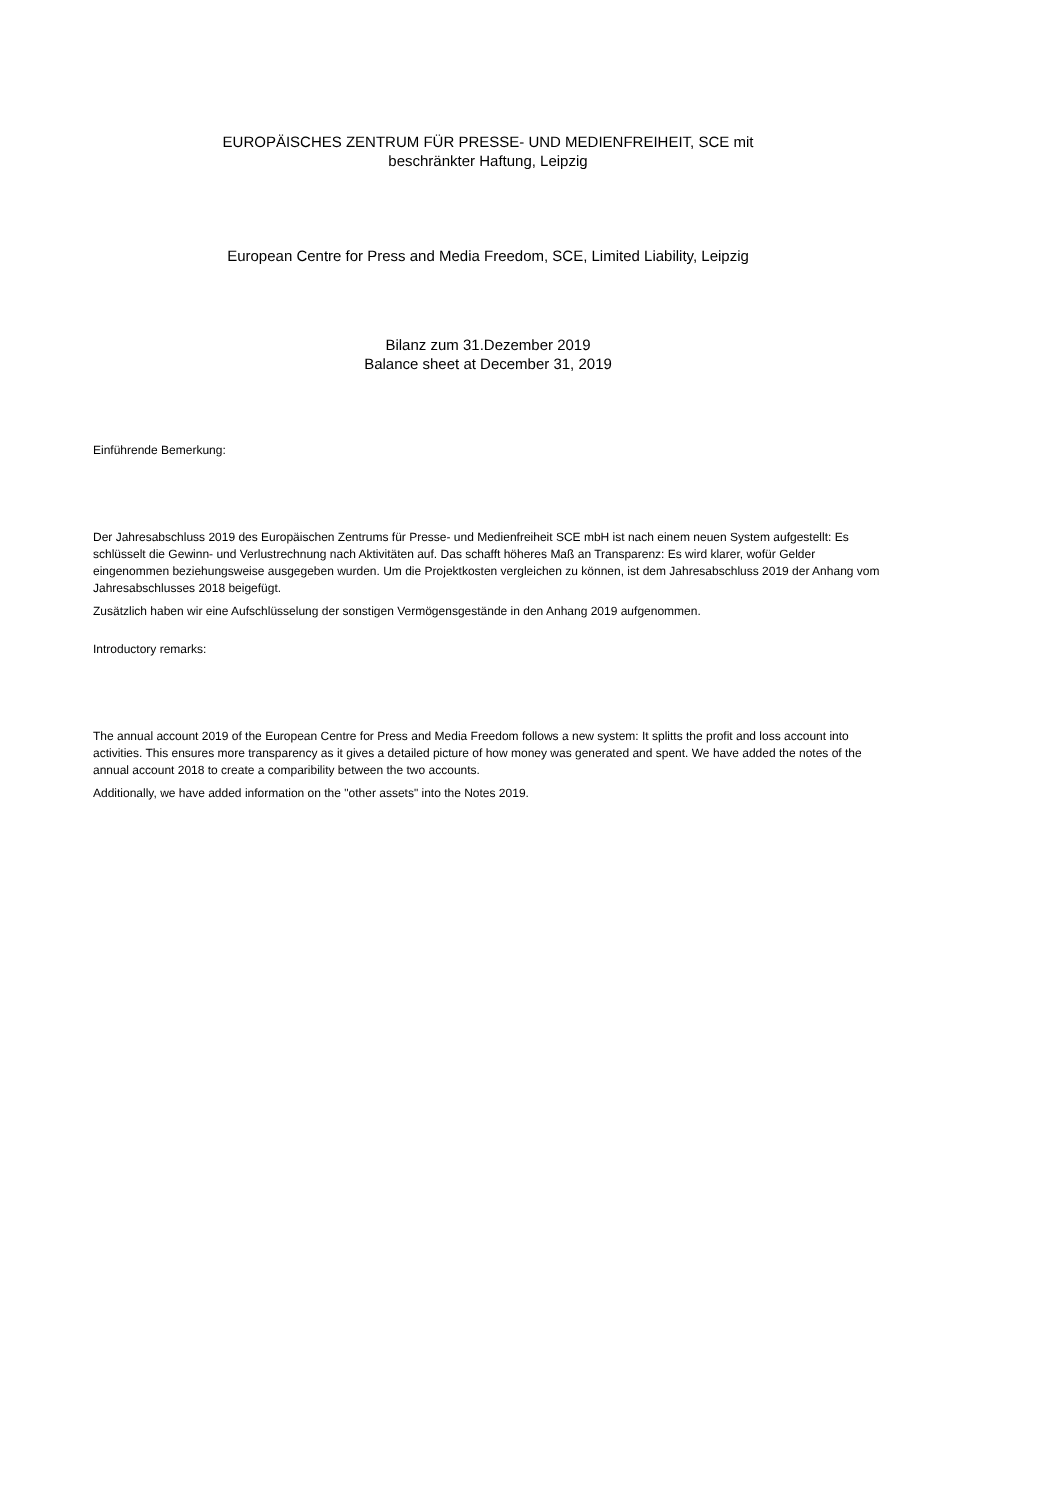EUROPÄISCHES ZENTRUM FÜR PRESSE- UND MEDIENFREIHEIT, SCE mit
beschränkter Haftung, Leipzig
European Centre for Press and Media Freedom, SCE, Limited Liability, Leipzig
Bilanz zum 31.Dezember 2019
Balance sheet at December 31, 2019
Einführende Bemerkung:
Der Jahresabschluss 2019 des Europäischen Zentrums für Presse- und Medienfreiheit SCE mbH ist nach einem neuen System aufgestellt: Es schlüsselt die Gewinn- und Verlustrechnung nach Aktivitäten auf. Das schafft höheres Maß an Transparenz: Es wird klarer, wofür Gelder eingenommen beziehungsweise ausgegeben wurden. Um die Projektkosten vergleichen zu können, ist dem Jahresabschluss 2019 der Anhang vom Jahresabschlusses 2018 beigefügt.
Zusätzlich haben wir eine Aufschlüsselung der sonstigen Vermögensgestände in den Anhang 2019 aufgenommen.
Introductory remarks:
The annual account 2019 of the European Centre for Press and Media Freedom follows a new system: It splitts the profit and loss account into activities. This ensures more transparency as it gives a detailed picture of how money was generated and spent. We have added the notes of the annual account 2018 to create a comparibility between the two accounts.
Additionally, we have added information on the "other assets" into the Notes 2019.